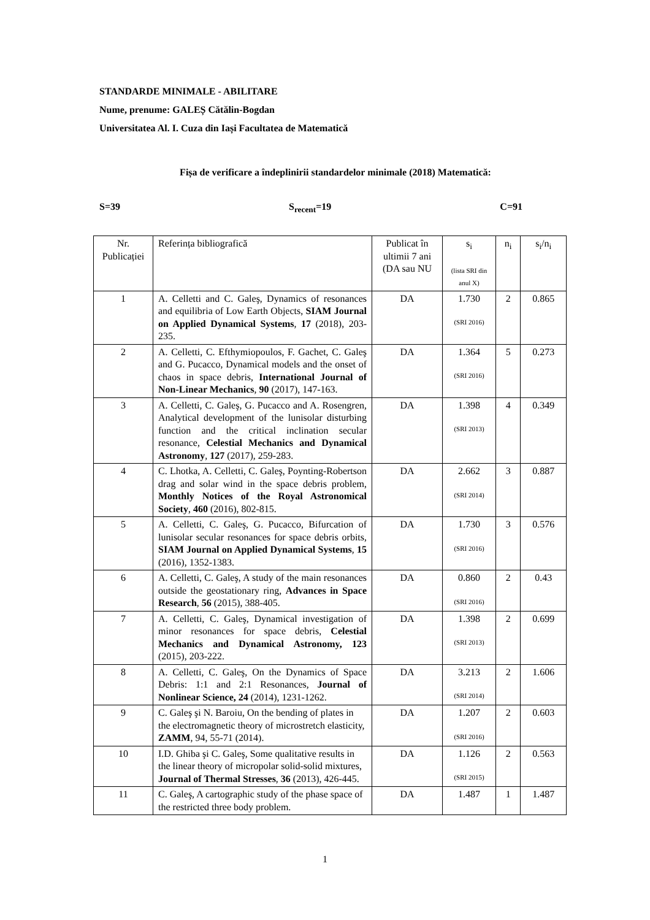STANDARDE MINIMALE - ABILITARE
Nume, prenume: GALEȘ Cătălin-Bogdan
Universitatea Al. I. Cuza din Iași Facultatea de Matematică
Fișa de verificare a îndeplinirii standardelor minimale (2018) Matematică:
S=39 S<sub>recent</sub>=19 C=91
| Nr. Publicației | Referința bibliografică | Publicat în ultimii 7 ani (DA sau NU | s<sub>i</sub> (lista SRI din anul X) | n<sub>i</sub> | s<sub>i</sub>/n<sub>i</sub> |
| --- | --- | --- | --- | --- | --- |
| 1 | A. Celletti and C. Galeş, Dynamics of resonances and equilibria of Low Earth Objects, SIAM Journal on Applied Dynamical Systems , 17 (2018), 203-235. | DA | 1.730 (SRI 2016) | 2 | 0.865 |
| 2 | A. Celletti, C. Efthymiopoulos, F. Gachet, C. Galeş and G. Pucacco, Dynamical models and the onset of chaos in space debris, International Journal of Non-Linear Mechanics , 90 (2017), 147-163. | DA | 1.364 (SRI 2016) | 5 | 0.273 |
| 3 | A. Celletti, C. Galeş, G. Pucacco and A. Rosengren, Analytical development of the lunisolar disturbing function and the critical inclination secular resonance, Celestial Mechanics and Dynamical Astronomy , 127 (2017), 259-283. | DA | 1.398 (SRI 2013) | 4 | 0.349 |
| 4 | C. Lhotka, A. Celletti, C. Galeş, Poynting-Robertson drag and solar wind in the space debris problem, Monthly Notices of the Royal Astronomical Society , 460 (2016), 802-815. | DA | 2.662 (SRI 2014) | 3 | 0.887 |
| 5 | A. Celletti, C. Galeş, G. Pucacco, Bifurcation of lunisolar secular resonances for space debris orbits, SIAM Journal on Applied Dynamical Systems , 15 (2016), 1352-1383. | DA | 1.730 (SRI 2016) | 3 | 0.576 |
| 6 | A. Celletti, C. Galeş, A study of the main resonances outside the geostationary ring, Advances in Space Research , 56 (2015), 388-405. | DA | 0.860 (SRI 2016) | 2 | 0.43 |
| 7 | A. Celletti, C. Galeş, Dynamical investigation of minor resonances for space debris, Celestial Mechanics and Dynamical Astronomy, 123 (2015), 203-222. | DA | 1.398 (SRI 2013) | 2 | 0.699 |
| 8 | A. Celletti, C. Galeş, On the Dynamics of Space Debris: 1:1 and 2:1 Resonances, Journal of Nonlinear Science, 24 (2014), 1231-1262. | DA | 3.213 (SRI 2014) | 2 | 1.606 |
| 9 | C. Galeş şi N. Baroiu, On the bending of plates in the electromagnetic theory of microstretch elasticity, ZAMM , 94, 55-71 (2014). | DA | 1.207 (SRI 2016) | 2 | 0.603 |
| 10 | I.D. Ghiba şi C. Galeş, Some qualitative results in the linear theory of micropolar solid-solid mixtures, Journal of Thermal Stresses , 36 (2013), 426-445. | DA | 1.126 (SRI 2015) | 2 | 0.563 |
| 11 | C. Galeş, A cartographic study of the phase space of the restricted three body problem. | DA | 1.487 | 1 | 1.487 |
1